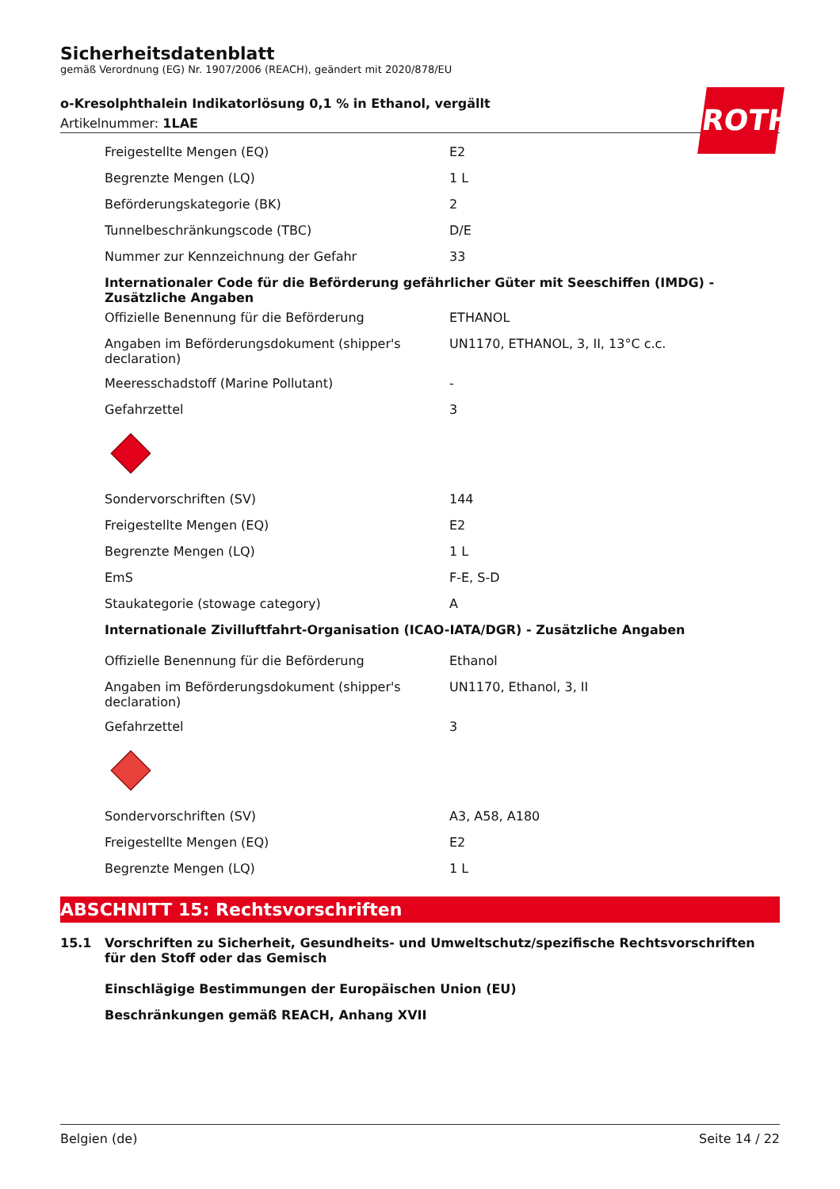ROTH
Sicherheitsdatenblatt
gemäß Verordnung (EG) Nr. 1907/2006 (REACH), geändert mit 2020/878/EU
o-Kresolphthalein Indikatorlösung 0,1 % in Ethanol, vergällt
Artikelnummer: 1LAE
| Freigestellte Mengen (EQ) | E2 |
| Begrenzte Mengen (LQ) | 1 L |
| Beförderungskategorie (BK) | 2 |
| Tunnelbeschränkungscode (TBC) | D/E |
| Nummer zur Kennzeichnung der Gefahr | 33 |
| Internationaler Code für die Beförderung gefährlicher Güter mit Seeschiffen (IMDG) - Zusätzliche Angaben | |
| Offizielle Benennung für die Beförderung | ETHANOL |
| Angaben im Beförderungsdokument (shipper's declaration) | UN1170, ETHANOL, 3, II, 13°C c.c. |
| Meeresschadstoff (Marine Pollutant) | - |
| Gefahrzettel | 3 |
| Sondervorschriften (SV) | 144 |
| Freigestellte Mengen (EQ) | E2 |
| Begrenzte Mengen (LQ) | 1 L |
| EmS | F-E, S-D |
| Staukategorie (stowage category) | A |
| Internationale Zivilluftfahrt-Organisation (ICAO-IATA/DGR) - Zusätzliche Angaben | |
| Offizielle Benennung für die Beförderung | Ethanol |
| Angaben im Beförderungsdokument (shipper's declaration) | UN1170, Ethanol, 3, II |
| Gefahrzettel | 3 |
| Sondervorschriften (SV) | A3, A58, A180 |
| Freigestellte Mengen (EQ) | E2 |
| Begrenzte Mengen (LQ) | 1 L |
ABSCHNITT 15: Rechtsvorschriften
15.1 Vorschriften zu Sicherheit, Gesundheits- und Umweltschutz/spezifische Rechtsvorschriften für den Stoff oder das Gemisch
Einschlägige Bestimmungen der Europäischen Union (EU)
Beschränkungen gemäß REACH, Anhang XVII
Belgien (de) Seite 14 / 22